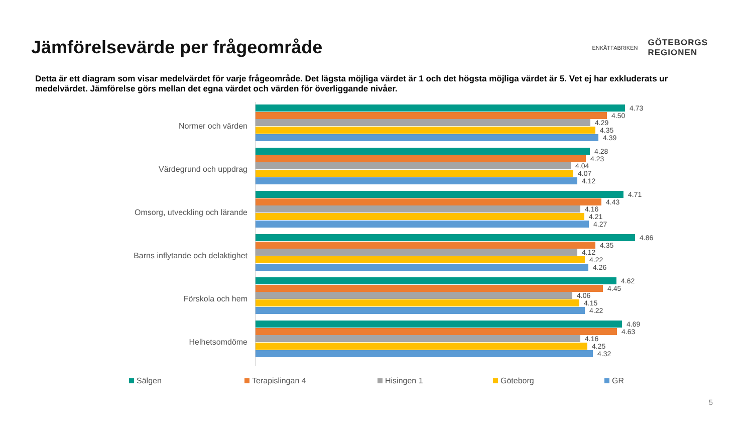Jämförelsevärde per frågeområde
ENKÄTFABRIKEN
GÖTEBORGS
REGIONEN
Detta är ett diagram som visar medelvärdet för varje frågeområde. Det lägsta möjliga värdet är 1 och det högsta möjliga värdet är 5. Vet ej har exkluderats ur medelvärdet. Jämförelse görs mellan det egna värdet och värden för överliggande nivåer.
Normer och värden
Värdegrund och uppdrag
Omsorg, utveckling och lärande
Barns inflytande och delaktighet
Förskola och hem
Helhetsomdöme
4.73
4.50
4.29
4.35
4.39
4.28
4.23
4.04
4.07
4.12
4.71
4.43
4.16
4.21
4.27
4.86
4.35
4.12
4.22
4.26
4.62
4.45
4.06
4.15
4.22
4.69
4.63
4.16
4.25
4.32
Sälgen Terapislingan 4 Hisingen 1 Göteborg GR
5